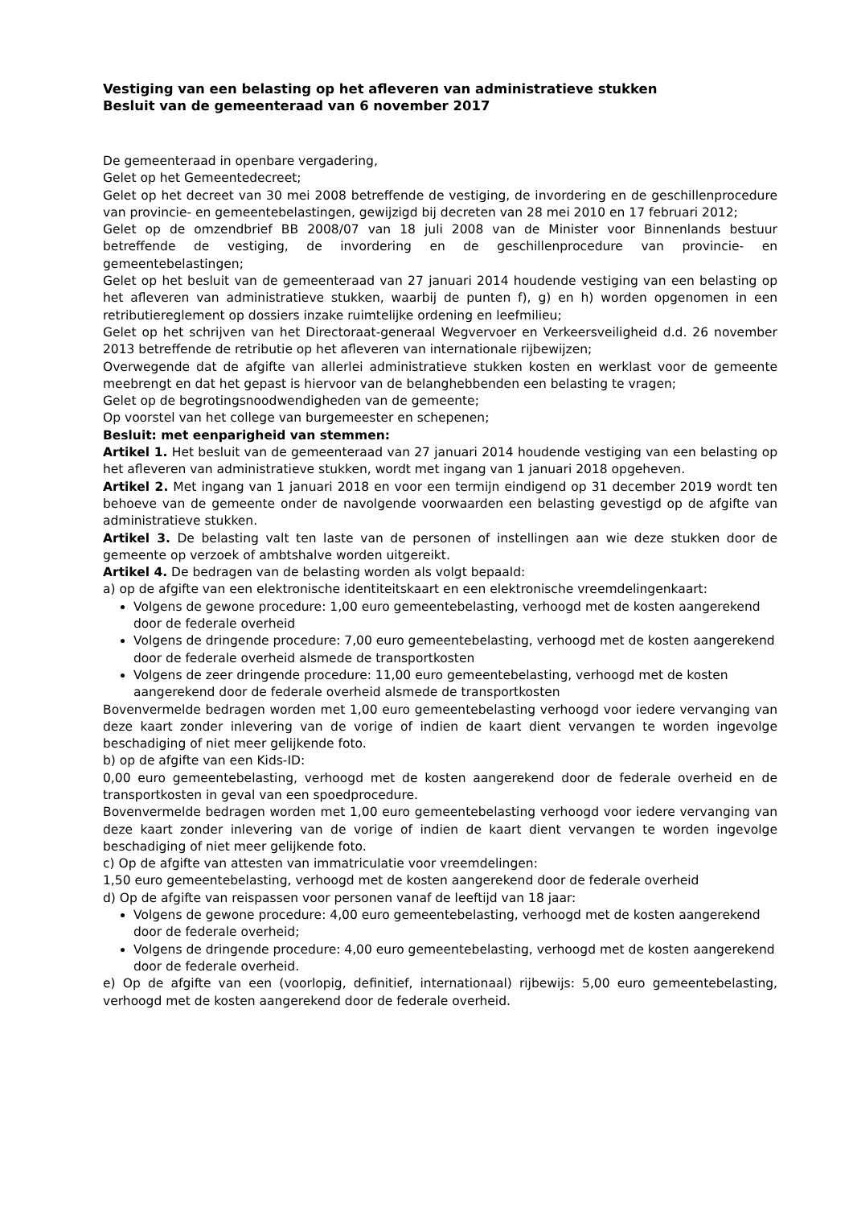Vestiging van een belasting op het afleveren van administratieve stukken
Besluit van de gemeenteraad van 6 november 2017
De gemeenteraad in openbare vergadering,
Gelet op het Gemeentedecreet;
Gelet op het decreet van 30 mei 2008 betreffende de vestiging, de invordering en de geschillenprocedure van provincie- en gemeentebelastingen, gewijzigd bij decreten van 28 mei 2010 en 17 februari 2012;
Gelet op de omzendbrief BB 2008/07 van 18 juli 2008 van de Minister voor Binnenlands bestuur betreffende de vestiging, de invordering en de geschillenprocedure van provincie- en gemeentebelastingen;
Gelet op het besluit van de gemeenteraad van 27 januari 2014 houdende vestiging van een belasting op het afleveren van administratieve stukken, waarbij de punten f), g) en h) worden opgenomen in een retributiereglement op dossiers inzake ruimtelijke ordening en leefmilieu;
Gelet op het schrijven van het Directoraat-generaal Wegvervoer en Verkeersveiligheid d.d. 26 november 2013 betreffende de retributie op het afleveren van internationale rijbewijzen;
Overwegende dat de afgifte van allerlei administratieve stukken kosten en werklast voor de gemeente meebrengt en dat het gepast is hiervoor van de belanghebbenden een belasting te vragen;
Gelet op de begrotingsnoodwendigheden van de gemeente;
Op voorstel van het college van burgemeester en schepenen;
Besluit: met eenparigheid van stemmen:
Artikel 1. Het besluit van de gemeenteraad van 27 januari 2014 houdende vestiging van een belasting op het afleveren van administratieve stukken, wordt met ingang van 1 januari 2018 opgeheven.
Artikel 2. Met ingang van 1 januari 2018 en voor een termijn eindigend op 31 december 2019 wordt ten behoeve van de gemeente onder de navolgende voorwaarden een belasting gevestigd op de afgifte van administratieve stukken.
Artikel 3. De belasting valt ten laste van de personen of instellingen aan wie deze stukken door de gemeente op verzoek of ambtshalve worden uitgereikt.
Artikel 4. De bedragen van de belasting worden als volgt bepaald:
a) op de afgifte van een elektronische identiteitskaart en een elektronische vreemdelingenkaart:
Volgens de gewone procedure: 1,00 euro gemeentebelasting, verhoogd met de kosten aangerekend door de federale overheid
Volgens de dringende procedure: 7,00 euro gemeentebelasting, verhoogd met de kosten aangerekend door de federale overheid alsmede de transportkosten
Volgens de zeer dringende procedure: 11,00 euro gemeentebelasting, verhoogd met de kosten aangerekend door de federale overheid alsmede de transportkosten
Bovenvermelde bedragen worden met 1,00 euro gemeentebelasting verhoogd voor iedere vervanging van deze kaart zonder inlevering van de vorige of indien de kaart dient vervangen te worden ingevolge beschadiging of niet meer gelijkende foto.
b) op de afgifte van een Kids-ID:
0,00 euro gemeentebelasting, verhoogd met de kosten aangerekend door de federale overheid en de transportkosten in geval van een spoedprocedure.
Bovenvermelde bedragen worden met 1,00 euro gemeentebelasting verhoogd voor iedere vervanging van deze kaart zonder inlevering van de vorige of indien de kaart dient vervangen te worden ingevolge beschadiging of niet meer gelijkende foto.
c) Op de afgifte van attesten van immatriculatie voor vreemdelingen:
1,50 euro gemeentebelasting, verhoogd met de kosten aangerekend door de federale overheid
d) Op de afgifte van reispassen voor personen vanaf de leeftijd van 18 jaar:
Volgens de gewone procedure: 4,00 euro gemeentebelasting, verhoogd met de kosten aangerekend door de federale overheid;
Volgens de dringende procedure: 4,00 euro gemeentebelasting, verhoogd met de kosten aangerekend door de federale overheid.
e) Op de afgifte van een (voorlopig, definitief, internationaal) rijbewijs: 5,00 euro gemeentebelasting, verhoogd met de kosten aangerekend door de federale overheid.